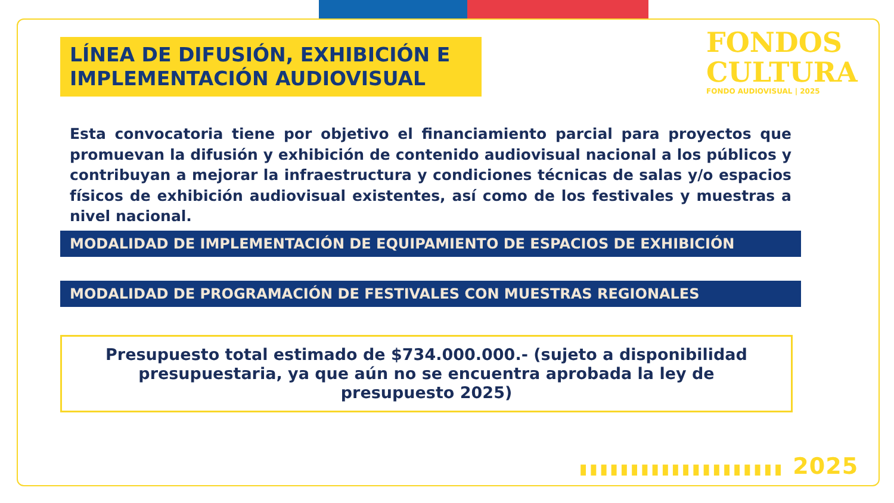FONDOS
CULTURA
FONDO AUDIOVISUAL | 2025
LÍNEA DE DIFUSIÓN, EXHIBICIÓN E IMPLEMENTACIÓN AUDIOVISUAL
Esta convocatoria tiene por objetivo el financiamiento parcial para proyectos que promuevan la difusión y exhibición de contenido audiovisual nacional a los públicos y contribuyan a mejorar la infraestructura y condiciones técnicas de salas y/o espacios físicos de exhibición audiovisual existentes, así como de los festivales y muestras a nivel nacional.
MODALIDAD DE IMPLEMENTACIÓN DE EQUIPAMIENTO DE ESPACIOS DE EXHIBICIÓN
MODALIDAD DE PROGRAMACIÓN DE FESTIVALES CON MUESTRAS REGIONALES
Presupuesto total estimado de $734.000.000.- (sujeto a disponibilidad presupuestaria, ya que aún no se encuentra aprobada la ley de presupuesto 2025)
▮▮▮▮▮▮▮▮▮▮▮▮▮▮▮▮▮▮▮▮ 2025